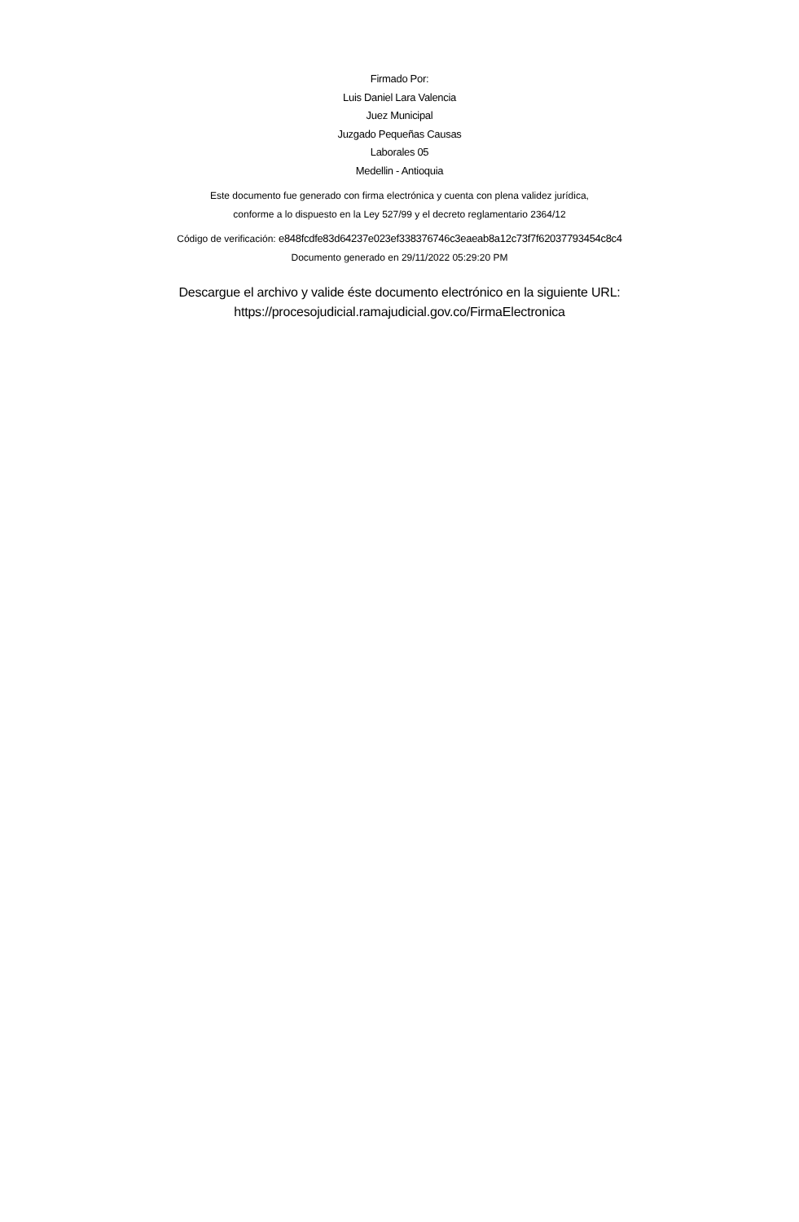Firmado Por:
Luis Daniel Lara Valencia
Juez Municipal
Juzgado Pequeñas Causas
Laborales 05
Medellin - Antioquia
Este documento fue generado con firma electrónica y cuenta con plena validez jurídica,
conforme a lo dispuesto en la Ley 527/99 y el decreto reglamentario 2364/12
Código de verificación: e848fcdfe83d64237e023ef338376746c3eaeab8a12c73f7f62037793454c8c4
Documento generado en 29/11/2022 05:29:20 PM
Descargue el archivo y valide éste documento electrónico en la siguiente URL:
https://procesojudicial.ramajudicial.gov.co/FirmaElectronica